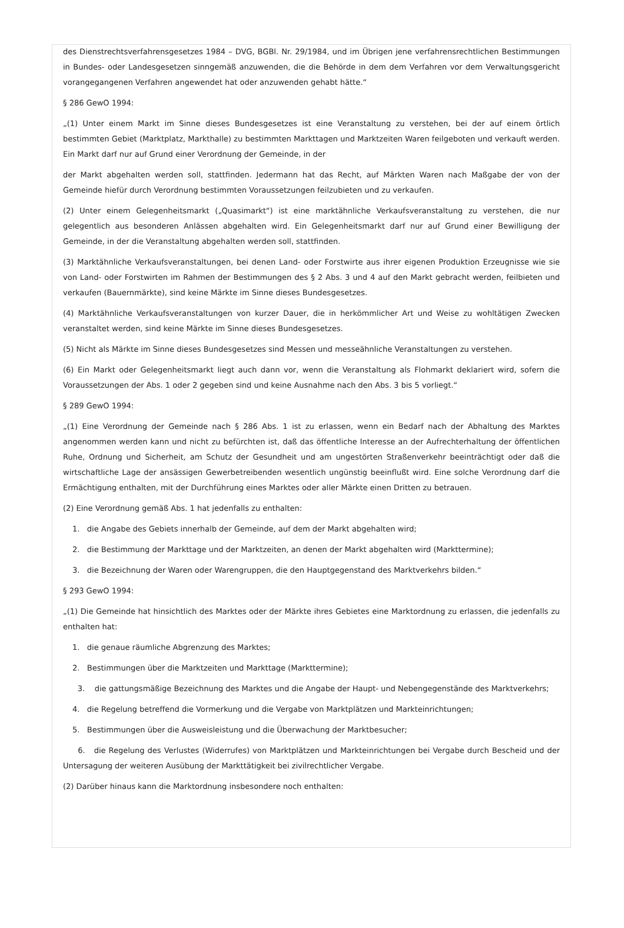des Dienstrechtsverfahrensgesetzes 1984 – DVG, BGBl. Nr. 29/1984, und im Übrigen jene verfahrensrechtlichen Bestimmungen in Bundes- oder Landesgesetzen sinngemäß anzuwenden, die die Behörde in dem dem Verfahren vor dem Verwaltungsgericht vorangegangenen Verfahren angewendet hat oder anzuwenden gehabt hätte.“
§ 286 GewO 1994:
„(1) Unter einem Markt im Sinne dieses Bundesgesetzes ist eine Veranstaltung zu verstehen, bei der auf einem örtlich bestimmten Gebiet (Marktplatz, Markthalle) zu bestimmten Markttagen und Marktzeiten Waren feilgeboten und verkauft werden. Ein Markt darf nur auf Grund einer Verordnung der Gemeinde, in der
der Markt abgehalten werden soll, stattfinden. Jedermann hat das Recht, auf Märkten Waren nach Maßgabe der von der Gemeinde hiefür durch Verordnung bestimmten Voraussetzungen feilzubieten und zu verkaufen.
(2) Unter einem Gelegenheitsmarkt („Quasimarkt“) ist eine marktähnliche Verkaufsveranstaltung zu verstehen, die nur gelegentlich aus besonderen Anlässen abgehalten wird. Ein Gelegenheitsmarkt darf nur auf Grund einer Bewilligung der Gemeinde, in der die Veranstaltung abgehalten werden soll, stattfinden.
(3) Marktähnliche Verkaufsveranstaltungen, bei denen Land- oder Forstwirte aus ihrer eigenen Produktion Erzeugnisse wie sie von Land- oder Forstwirten im Rahmen der Bestimmungen des § 2 Abs. 3 und 4 auf den Markt gebracht werden, feilbieten und verkaufen (Bauernmärkte), sind keine Märkte im Sinne dieses Bundesgesetzes.
(4) Marktähnliche Verkaufsveranstaltungen von kurzer Dauer, die in herkömmlicher Art und Weise zu wohltätigen Zwecken veranstaltet werden, sind keine Märkte im Sinne dieses Bundesgesetzes.
(5) Nicht als Märkte im Sinne dieses Bundesgesetzes sind Messen und messeähnliche Veranstaltungen zu verstehen.
(6) Ein Markt oder Gelegenheitsmarkt liegt auch dann vor, wenn die Veranstaltung als Flohmarkt deklariert wird, sofern die Voraussetzungen der Abs. 1 oder 2 gegeben sind und keine Ausnahme nach den Abs. 3 bis 5 vorliegt.“
§ 289 GewO 1994:
„(1) Eine Verordnung der Gemeinde nach § 286 Abs. 1 ist zu erlassen, wenn ein Bedarf nach der Abhaltung des Marktes angenommen werden kann und nicht zu befürchten ist, daß das öffentliche Interesse an der Aufrechterhaltung der öffentlichen Ruhe, Ordnung und Sicherheit, am Schutz der Gesundheit und am ungestörten Straßenverkehr beeinträchtigt oder daß die wirtschaftliche Lage der ansässigen Gewerbetreibenden wesentlich ungünstig beeinflußt wird. Eine solche Verordnung darf die Ermächtigung enthalten, mit der Durchführung eines Marktes oder aller Märkte einen Dritten zu betrauen.
(2) Eine Verordnung gemäß Abs. 1 hat jedenfalls zu enthalten:
1. die Angabe des Gebiets innerhalb der Gemeinde, auf dem der Markt abgehalten wird;
2. die Bestimmung der Markttage und der Marktzeiten, an denen der Markt abgehalten wird (Markttermine);
3. die Bezeichnung der Waren oder Warengruppen, die den Hauptgegenstand des Marktverkehrs bilden.“
§ 293 GewO 1994:
„(1) Die Gemeinde hat hinsichtlich des Marktes oder der Märkte ihres Gebietes eine Marktordnung zu erlassen, die jedenfalls zu enthalten hat:
1. die genaue räumliche Abgrenzung des Marktes;
2. Bestimmungen über die Marktzeiten und Markttage (Markttermine);
3. die gattungsmäßige Bezeichnung des Marktes und die Angabe der Haupt- und Nebengegenstände des Marktverkehrs;
4. die Regelung betreffend die Vormerkung und die Vergabe von Marktplätzen und Markteinrichtungen;
5. Bestimmungen über die Ausweisleistung und die Überwachung der Marktbesucher;
6. die Regelung des Verlustes (Widerrufes) von Marktplätzen und Markteinrichtungen bei Vergabe durch Bescheid und der Untersagung der weiteren Ausübung der Markttätigkeit bei zivilrechtlicher Vergabe.
(2) Darüber hinaus kann die Marktordnung insbesondere noch enthalten: